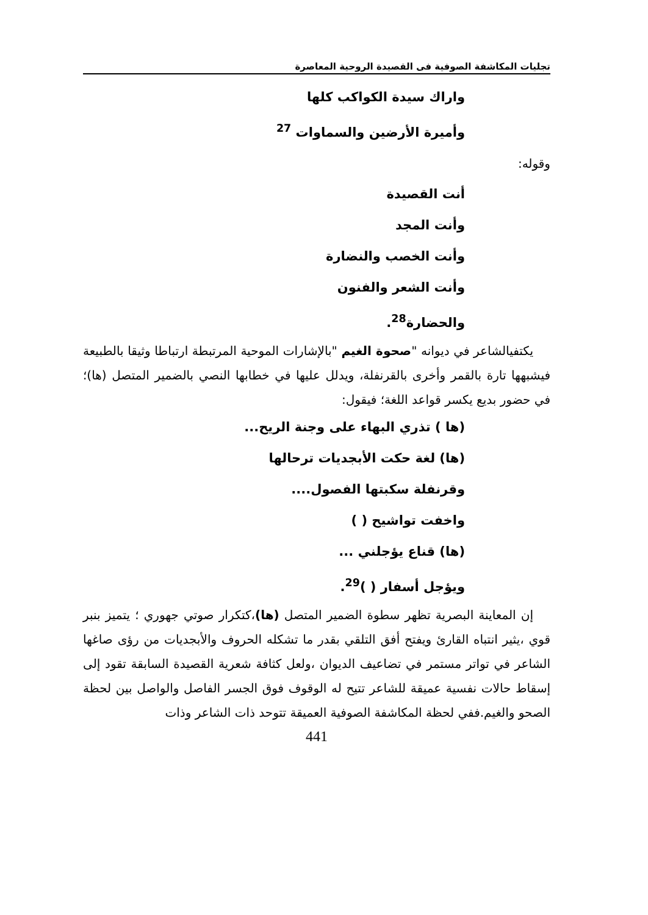تجليات المكاشفة الصوفية فى القصيدة الروحية المعاصرة
واراك سيدة الكواكب كلها
وأميرة الأرضين والسماوات <sup>27</sup>
وقوله:
أنت القصيدة
وأنت المجد
وأنت الخصب والنضارة
وأنت الشعر والفنون
والحضارة<sup>28</sup>.
يكتفيالشاعر في ديوانه "صحوة الغيم "بالإشارات الموحية المرتبطة ارتباطا وثيقا بالطبيعة فيشبهها تارة بالقمر وأخرى بالقرنفلة، ويدلل عليها في خطابها النصي بالضمير المتصل (ها)؛في حضور بديع يكسر قواعد اللغة؛ فيقول:
(ها ) تذري البهاء على وجنة الريح...
(ها) لغة حكت الأبجديات ترحالها
وقرنفلة سكبتها الفصول....
واخفت تواشيح ( )
(ها) قناع يؤجلني ...
ويؤجل أسفار ( )<sup>29</sup>.
إن المعاينة البصرية تظهر سطوة الضمير المتصل (ها)،كتكرار صوتي جهوري ؛ يتميز بنبر قوي ،يثير انتباه القارئ ويفتح أفق التلقي بقدر ما تشكله الحروف والأبجديات من رؤى صاغها الشاعر في تواتر مستمر في تضاعيف الديوان ،ولعل كثافة شعرية القصيدة السابقة تقود إلى إسقاط حالات نفسية عميقة للشاعر تتيح له الوقوف فوق الجسر الفاصل والواصل بين لحظة الصحو والغيم.ففي لحظة المكاشفة الصوفية العميقة تتوحد ذات الشاعر وذات
441